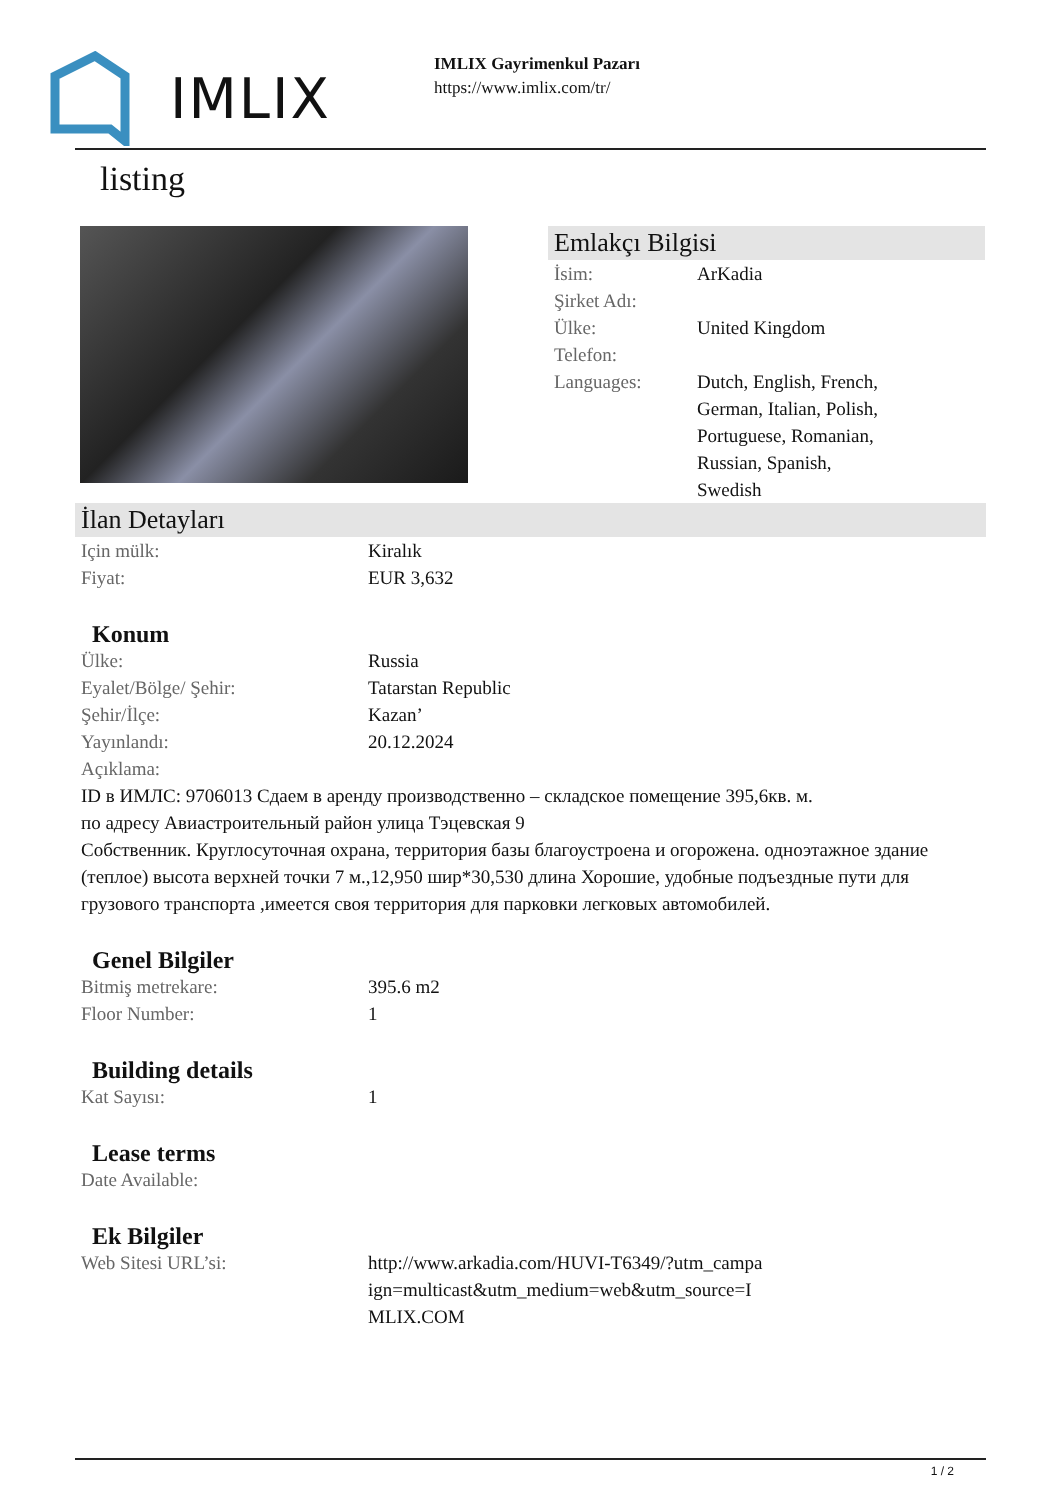IMLIX
IMLIX Gayrimenkul Pazarı
https://www.imlix.com/tr/
listing
Emlakçı Bilgisi
| İsim: | ArKadia |
| Şirket Adı: | |
| Ülke: | United Kingdom |
| Telefon: | |
| Languages: | Dutch, English, French, German, Italian, Polish, Portuguese, Romanian, Russian, Spanish, Swedish |
İlan Detayları
| Için mülk: | Kiralık |
| Fiyat: | EUR 3,632 |
Konum
| Ülke: | Russia |
| Eyalet/Bölge/ Şehir: | Tatarstan Republic |
| Şehir/İlçe: | Kazan’ |
| Yayınlandı: | 20.12.2024 |
| Açıklama: | |
ID в ИМЛС: 9706013 Сдаем в аренду производственно – складское помещение 395,6кв. м.
по адресу Авиастроительный район улица Тэцевская 9
Собственник. Круглосуточная охрана, территория базы благоустроена и огорожена. одноэтажное здание (теплое) высота верхней точки 7 м.,12,950 шир*30,530 длина Хорошие, удобные подъездные пути для грузового транспорта ,имеется своя территория для парковки легковых автомобилей.
Genel Bilgiler
| Bitmiş metrekare: | 395.6 m2 |
| Floor Number: | 1 |
Building details
| Kat Sayısı: | 1 |
Lease terms
| Date Available: | |
Ek Bilgiler
| Web Sitesi URL’si: | http://www.arkadia.com/HUVI-T6349/?utm_campa ign=multicast&utm_medium=web&utm_source=I MLIX.COM |
1 / 2